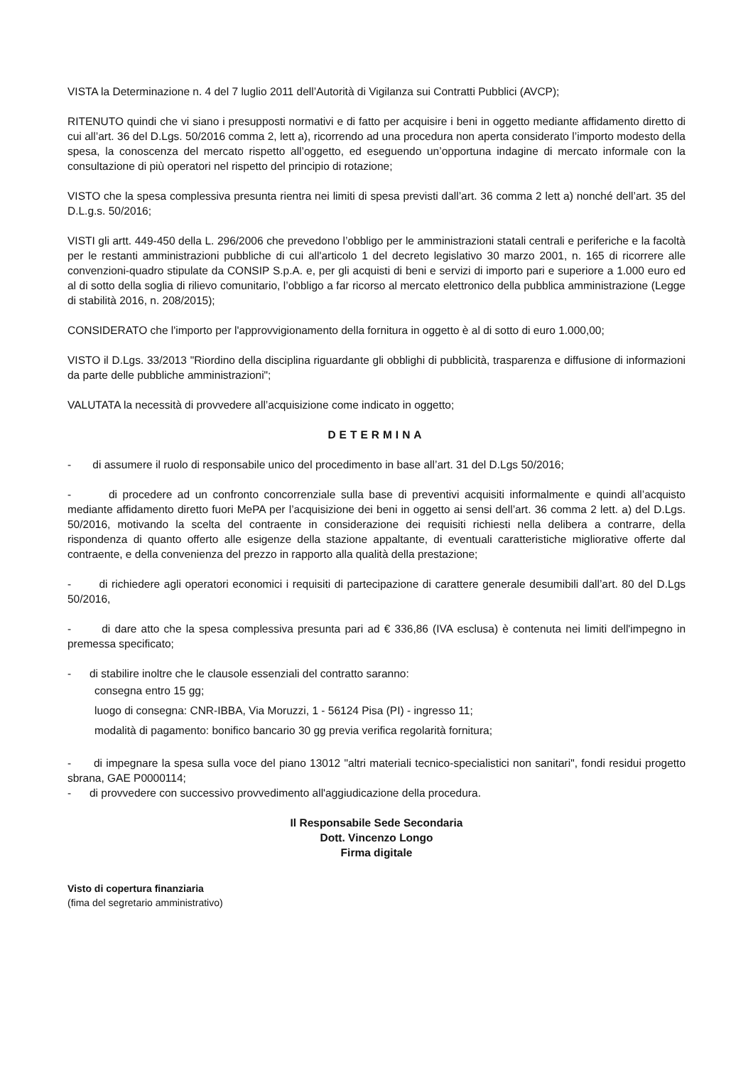VISTA la Determinazione n. 4 del 7 luglio 2011 dell’Autorità di Vigilanza sui Contratti Pubblici (AVCP);
RITENUTO quindi che vi siano i presupposti normativi e di fatto per acquisire i beni in oggetto mediante affidamento diretto di cui all’art. 36 del D.Lgs. 50/2016 comma 2, lett a), ricorrendo ad una procedura non aperta considerato l’importo modesto della spesa, la conoscenza del mercato rispetto all’oggetto, ed eseguendo un’opportuna indagine di mercato informale con la consultazione di più operatori nel rispetto del principio di rotazione;
VISTO che la spesa complessiva presunta rientra nei limiti di spesa previsti dall’art. 36 comma 2 lett a) nonché dell’art. 35 del D.L.g.s. 50/2016;
VISTI gli artt. 449-450 della L. 296/2006 che prevedono l’obbligo per le amministrazioni statali centrali e periferiche e la facoltà per le restanti amministrazioni pubbliche di cui all'articolo 1 del decreto legislativo 30 marzo 2001, n. 165 di ricorrere alle convenzioni-quadro stipulate da CONSIP S.p.A. e, per gli acquisti di beni e servizi di importo pari e superiore a 1.000 euro ed al di sotto della soglia di rilievo comunitario, l’obbligo a far ricorso al mercato elettronico della pubblica amministrazione (Legge di stabilità 2016, n. 208/2015);
CONSIDERATO che l'importo per l'approvvigionamento della fornitura in oggetto è al di sotto di euro 1.000,00;
VISTO il D.Lgs. 33/2013 "Riordino della disciplina riguardante gli obblighi di pubblicità, trasparenza e diffusione di informazioni da parte delle pubbliche amministrazioni";
VALUTATA la necessità di provvedere all’acquisizione come indicato in oggetto;
DETERMINA
- di assumere il ruolo di responsabile unico del procedimento in base all’art. 31 del D.Lgs 50/2016;
- di procedere ad un confronto concorrenziale sulla base di preventivi acquisiti informalmente e quindi all’acquisto mediante affidamento diretto fuori MePA per l’acquisizione dei beni in oggetto ai sensi dell’art. 36 comma 2 lett. a) del D.Lgs. 50/2016, motivando la scelta del contraente in considerazione dei requisiti richiesti nella delibera a contrarre, della rispondenza di quanto offerto alle esigenze della stazione appaltante, di eventuali caratteristiche migliorative offerte dal contraente, e della convenienza del prezzo in rapporto alla qualità della prestazione;
- di richiedere agli operatori economici i requisiti di partecipazione di carattere generale desumibili dall’art. 80 del D.Lgs 50/2016,
- di dare atto che la spesa complessiva presunta pari ad € 336,86 (IVA esclusa) è contenuta nei limiti dell'impegno in premessa specificato;
- di stabilire inoltre che le clausole essenziali del contratto saranno:
consegna entro 15 gg;
luogo di consegna: CNR-IBBA, Via Moruzzi, 1 - 56124 Pisa (PI) - ingresso 11;
modalità di pagamento: bonifico bancario 30 gg previa verifica regolarità fornitura;
- di impegnare la spesa sulla voce del piano 13012 "altri materiali tecnico-specialistici non sanitari", fondi residui progetto sbrana, GAE P0000114;
- di provvedere con successivo provvedimento all'aggiudicazione della procedura.
Il Responsabile Sede Secondaria
Dott. Vincenzo Longo
Firma digitale
Visto di copertura finanziaria
(fima del segretario amministrativo)